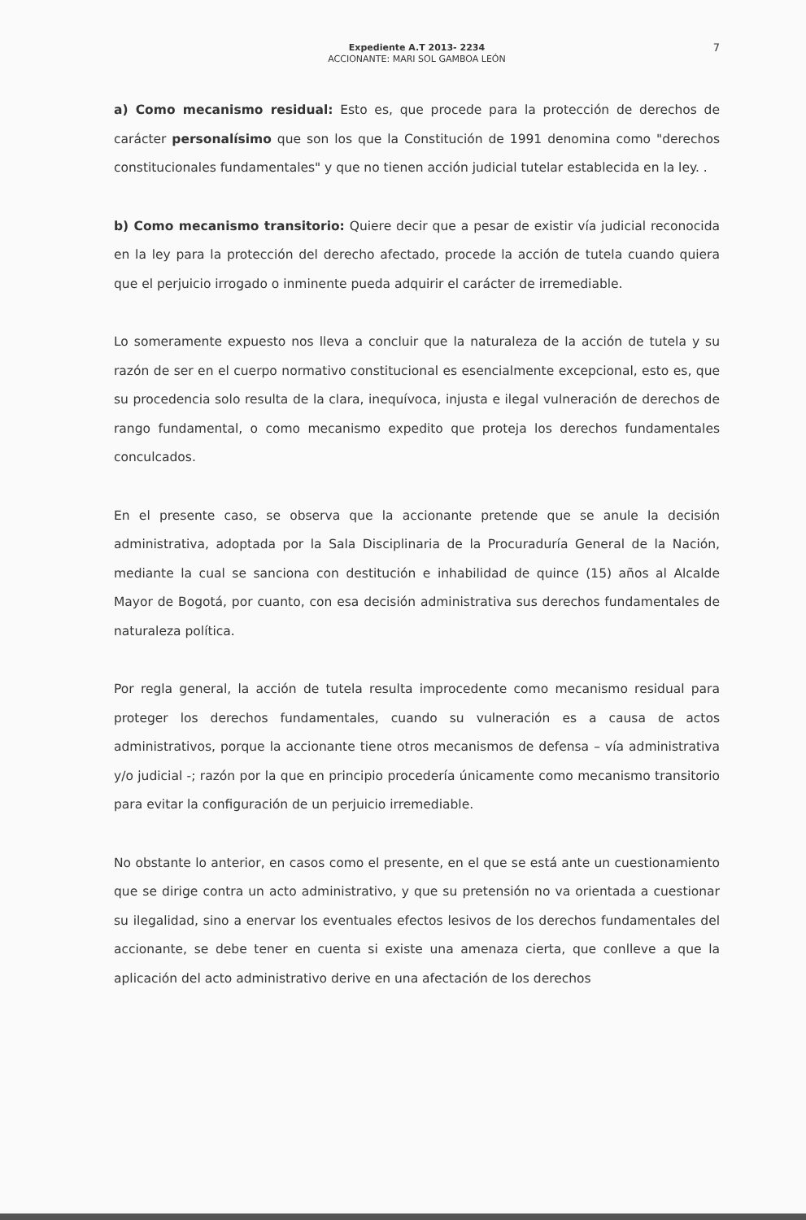Expediente A.T 2013- 2234
ACCIONANTE: MARI SOL GAMBOA LEÓN
7
a) Como mecanismo residual: Esto es, que procede para la protección de derechos de carácter personalísimo que son los que la Constitución de 1991 denomina como "derechos constitucionales fundamentales" y que no tienen acción judicial tutelar establecida en la ley. .
b) Como mecanismo transitorio: Quiere decir que a pesar de existir vía judicial reconocida en la ley para la protección del derecho afectado, procede la acción de tutela cuando quiera que el perjuicio irrogado o inminente pueda adquirir el carácter de irremediable.
Lo someramente expuesto nos lleva a concluir que la naturaleza de la acción de tutela y su razón de ser en el cuerpo normativo constitucional es esencialmente excepcional, esto es, que su procedencia solo resulta de la clara, inequívoca, injusta e ilegal vulneración de derechos de rango fundamental, o como mecanismo expedito que proteja los derechos fundamentales conculcados.
En el presente caso, se observa que la accionante pretende que se anule la decisión administrativa, adoptada por la Sala Disciplinaria de la Procuraduría General de la Nación, mediante la cual se sanciona con destitución e inhabilidad de quince (15) años al Alcalde Mayor de Bogotá, por cuanto, con esa decisión administrativa sus derechos fundamentales de naturaleza política.
Por regla general, la acción de tutela resulta improcedente como mecanismo residual para proteger los derechos fundamentales, cuando su vulneración es a causa de actos administrativos, porque la accionante tiene otros mecanismos de defensa – vía administrativa y/o judicial -; razón por la que en principio procedería únicamente como mecanismo transitorio para evitar la configuración de un perjuicio irremediable.
No obstante lo anterior, en casos como el presente, en el que se está ante un cuestionamiento que se dirige contra un acto administrativo, y que su pretensión no va orientada a cuestionar su ilegalidad, sino a enervar los eventuales efectos lesivos de los derechos fundamentales del accionante, se debe tener en cuenta si existe una amenaza cierta, que conlleve a que la aplicación del acto administrativo derive en una afectación de los derechos